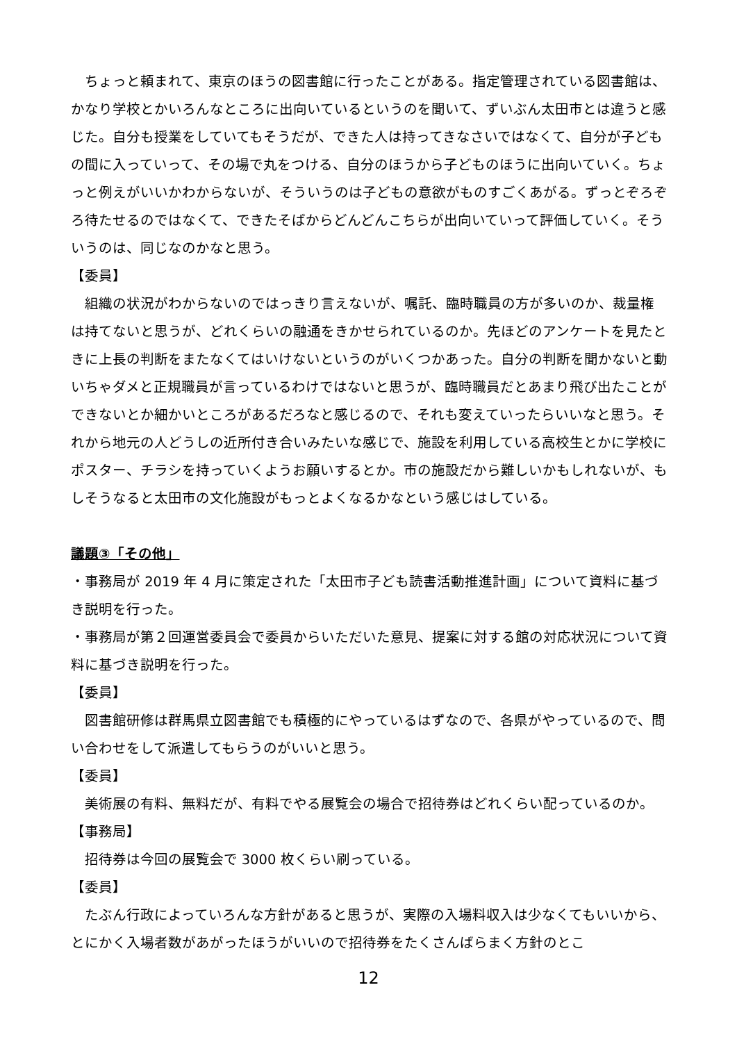ちょっと頼まれて、東京のほうの図書館に行ったことがある。指定管理されている図書館は、かなり学校とかいろんなところに出向いているというのを聞いて、ずいぶん太田市とは違うと感じた。自分も授業をしていてもそうだが、できた人は持ってきなさいではなくて、自分が子どもの間に入っていって、その場で丸をつける、自分のほうから子どものほうに出向いていく。ちょっと例えがいいかわからないが、そういうのは子どもの意欲がものすごくあがる。ずっとぞろぞろ待たせるのではなくて、できたそばからどんどんこちらが出向いていって評価していく。そういうのは、同じなのかなと思う。
【委員】
組織の状況がわからないのではっきり言えないが、嘱託、臨時職員の方が多いのか、裁量権は持てないと思うが、どれくらいの融通をきかせられているのか。先ほどのアンケートを見たときに上長の判断をまたなくてはいけないというのがいくつかあった。自分の判断を聞かないと動いちゃダメと正規職員が言っているわけではないと思うが、臨時職員だとあまり飛び出たことができないとか細かいところがあるだろなと感じるので、それも変えていったらいいなと思う。それから地元の人どうしの近所付き合いみたいな感じで、施設を利用している高校生とかに学校にポスター、チラシを持っていくようお願いするとか。市の施設だから難しいかもしれないが、もしそうなると太田市の文化施設がもっとよくなるかなという感じはしている。
議題③「その他」
・事務局が 2019 年 4 月に策定された「太田市子ども読書活動推進計画」について資料に基づき説明を行った。
・事務局が第２回運営委員会で委員からいただいた意見、提案に対する館の対応状況について資料に基づき説明を行った。
【委員】
図書館研修は群馬県立図書館でも積極的にやっているはずなので、各県がやっているので、問い合わせをして派遣してもらうのがいいと思う。
【委員】
美術展の有料、無料だが、有料でやる展覧会の場合で招待券はどれくらい配っているのか。
【事務局】
招待券は今回の展覧会で 3000 枚くらい刷っている。
【委員】
たぶん行政によっていろんな方針があると思うが、実際の入場料収入は少なくてもいいから、とにかく入場者数があがったほうがいいので招待券をたくさんばらまく方針のとこ
12